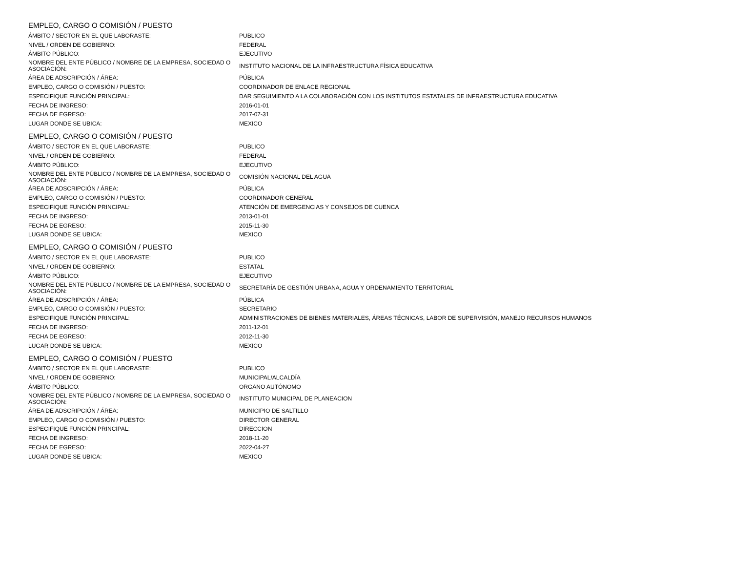EMPLEO, CARGO O COMISIÓN / PUESTO
| ÁMBITO / SECTOR EN EL QUE LABORASTE: | PUBLICO |
| NIVEL / ORDEN DE GOBIERNO: | FEDERAL |
| ÁMBITO PÚBLICO: | EJECUTIVO |
| NOMBRE DEL ENTE PÚBLICO / NOMBRE DE LA EMPRESA, SOCIEDAD O ASOCIACIÓN: | INSTITUTO NACIONAL DE LA INFRAESTRUCTURA FÍSICA EDUCATIVA |
| ÁREA DE ADSCRIPCIÓN / ÁREA: | PÚBLICA |
| EMPLEO, CARGO O COMISIÓN / PUESTO: | COORDINADOR DE ENLACE REGIONAL |
| ESPECIFIQUE FUNCIÓN PRINCIPAL: | DAR SEGUIMIENTO A LA COLABORACIÓN CON LOS INSTITUTOS ESTATALES DE INFRAESTRUCTURA EDUCATIVA |
| FECHA DE INGRESO: | 2016-01-01 |
| FECHA DE EGRESO: | 2017-07-31 |
| LUGAR DONDE SE UBICA: | MEXICO |
EMPLEO, CARGO O COMISIÓN / PUESTO
| ÁMBITO / SECTOR EN EL QUE LABORASTE: | PUBLICO |
| NIVEL / ORDEN DE GOBIERNO: | FEDERAL |
| ÁMBITO PÚBLICO: | EJECUTIVO |
| NOMBRE DEL ENTE PÚBLICO / NOMBRE DE LA EMPRESA, SOCIEDAD O ASOCIACIÓN: | COMISIÓN NACIONAL DEL AGUA |
| ÁREA DE ADSCRIPCIÓN / ÁREA: | PÚBLICA |
| EMPLEO, CARGO O COMISIÓN / PUESTO: | COORDINADOR GENERAL |
| ESPECIFIQUE FUNCIÓN PRINCIPAL: | ATENCIÓN DE EMERGENCIAS Y CONSEJOS DE CUENCA |
| FECHA DE INGRESO: | 2013-01-01 |
| FECHA DE EGRESO: | 2015-11-30 |
| LUGAR DONDE SE UBICA: | MEXICO |
EMPLEO, CARGO O COMISIÓN / PUESTO
| ÁMBITO / SECTOR EN EL QUE LABORASTE: | PUBLICO |
| NIVEL / ORDEN DE GOBIERNO: | ESTATAL |
| ÁMBITO PÚBLICO: | EJECUTIVO |
| NOMBRE DEL ENTE PÚBLICO / NOMBRE DE LA EMPRESA, SOCIEDAD O ASOCIACIÓN: | SECRETARÍA DE GESTIÓN URBANA, AGUA Y ORDENAMIENTO TERRITORIAL |
| ÁREA DE ADSCRIPCIÓN / ÁREA: | PÚBLICA |
| EMPLEO, CARGO O COMISIÓN / PUESTO: | SECRETARIO |
| ESPECIFIQUE FUNCIÓN PRINCIPAL: | ADMINISTRACIONES DE BIENES MATERIALES, ÁREAS TÉCNICAS, LABOR DE SUPERVISIÓN, MANEJO RECURSOS HUMANOS |
| FECHA DE INGRESO: | 2011-12-01 |
| FECHA DE EGRESO: | 2012-11-30 |
| LUGAR DONDE SE UBICA: | MEXICO |
EMPLEO, CARGO O COMISIÓN / PUESTO
| ÁMBITO / SECTOR EN EL QUE LABORASTE: | PUBLICO |
| NIVEL / ORDEN DE GOBIERNO: | MUNICIPAL/ALCALDÍA |
| ÁMBITO PÚBLICO: | ORGANO AUTÓNOMO |
| NOMBRE DEL ENTE PÚBLICO / NOMBRE DE LA EMPRESA, SOCIEDAD O ASOCIACIÓN: | INSTITUTO MUNICIPAL DE PLANEACION |
| ÁREA DE ADSCRIPCIÓN / ÁREA: | MUNICIPIO DE SALTILLO |
| EMPLEO, CARGO O COMISIÓN / PUESTO: | DIRECTOR GENERAL |
| ESPECIFIQUE FUNCIÓN PRINCIPAL: | DIRECCION |
| FECHA DE INGRESO: | 2018-11-20 |
| FECHA DE EGRESO: | 2022-04-27 |
| LUGAR DONDE SE UBICA: | MEXICO |